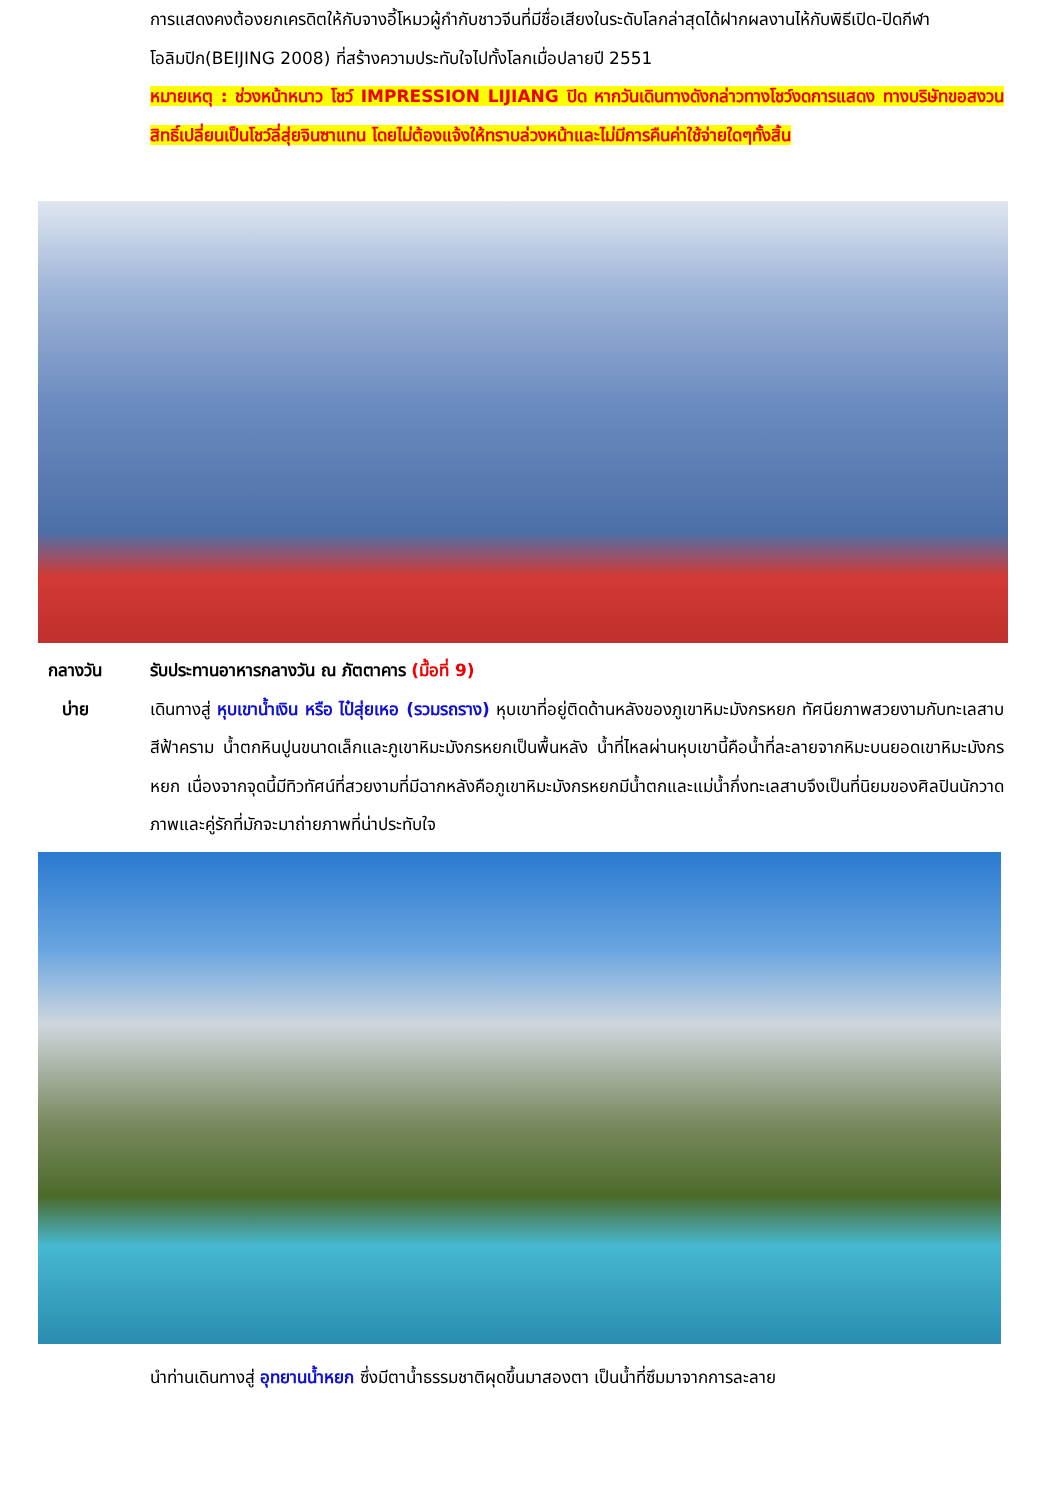การแสดงคงต้องยกเครดิตให้กับจางอี้โหมวผู้กำกับชาวจีนที่มีชื่อเสียงในระดับโลกล่าสุดได้ฝากผลงานไห้กับพิธีเปิด-ปิดกีฬาโอลิมปิก(BEIJING 2008) ที่สร้างความประทับใจไปทั้งโลกเมื่อปลายปี 2551
หมายเหตุ : ช่วงหน้าหนาว โชว์ IMPRESSION LIJIANG ปิด หากวันเดินทางดังกล่าวทางโชว์งดการแสดง ทางบริษัทขอสงวนสิทธิ์เปลี่ยนเป็นโชว์ลี่สุ่ยจินซาแทน โดยไม่ต้องแจ้งให้ทราบล่วงหน้าและไม่มีการคืนค่าใช้จ่ายใดๆทั้งสิ้น
กลางวัน รับประทานอาหารกลางวัน ณ ภัตตาคาร (มื้อที่ 9)
บ่าย เดินทางสู่ หุบเขาน้ำเงิน หรือ ไป๋สุ่ยเหอ (รวมรถราง) หุบเขาที่อยู่ติดด้านหลังของภูเขาหิมะมังกรหยก ทัศนียภาพสวยงามกับทะเลสาบสีฟ้าคราม น้ำตกหินปูนขนาดเล็กและภูเขาหิมะมังกรหยกเป็นพื้นหลัง น้ำที่ไหลผ่านหุบเขานี้คือน้ำที่ละลายจากหิมะบนยอดเขาหิมะมังกรหยก เนื่องจากจุดนี้มีทิวทัศน์ที่สวยงามที่มีฉากหลังคือภูเขาหิมะมังกรหยกมีน้ำตกและแม่น้ำกึ่งทะเลสาบจึงเป็นที่นิยมของศิลปินนักวาดภาพและคู่รักที่มักจะมาถ่ายภาพที่น่าประทับใจ
นำท่านเดินทางสู่ อุทยานน้ำหยก ซึ่งมีตาน้ำธรรมชาติผุดขึ้นมาสองตา เป็นน้ำที่ซึมมาจากการละลาย